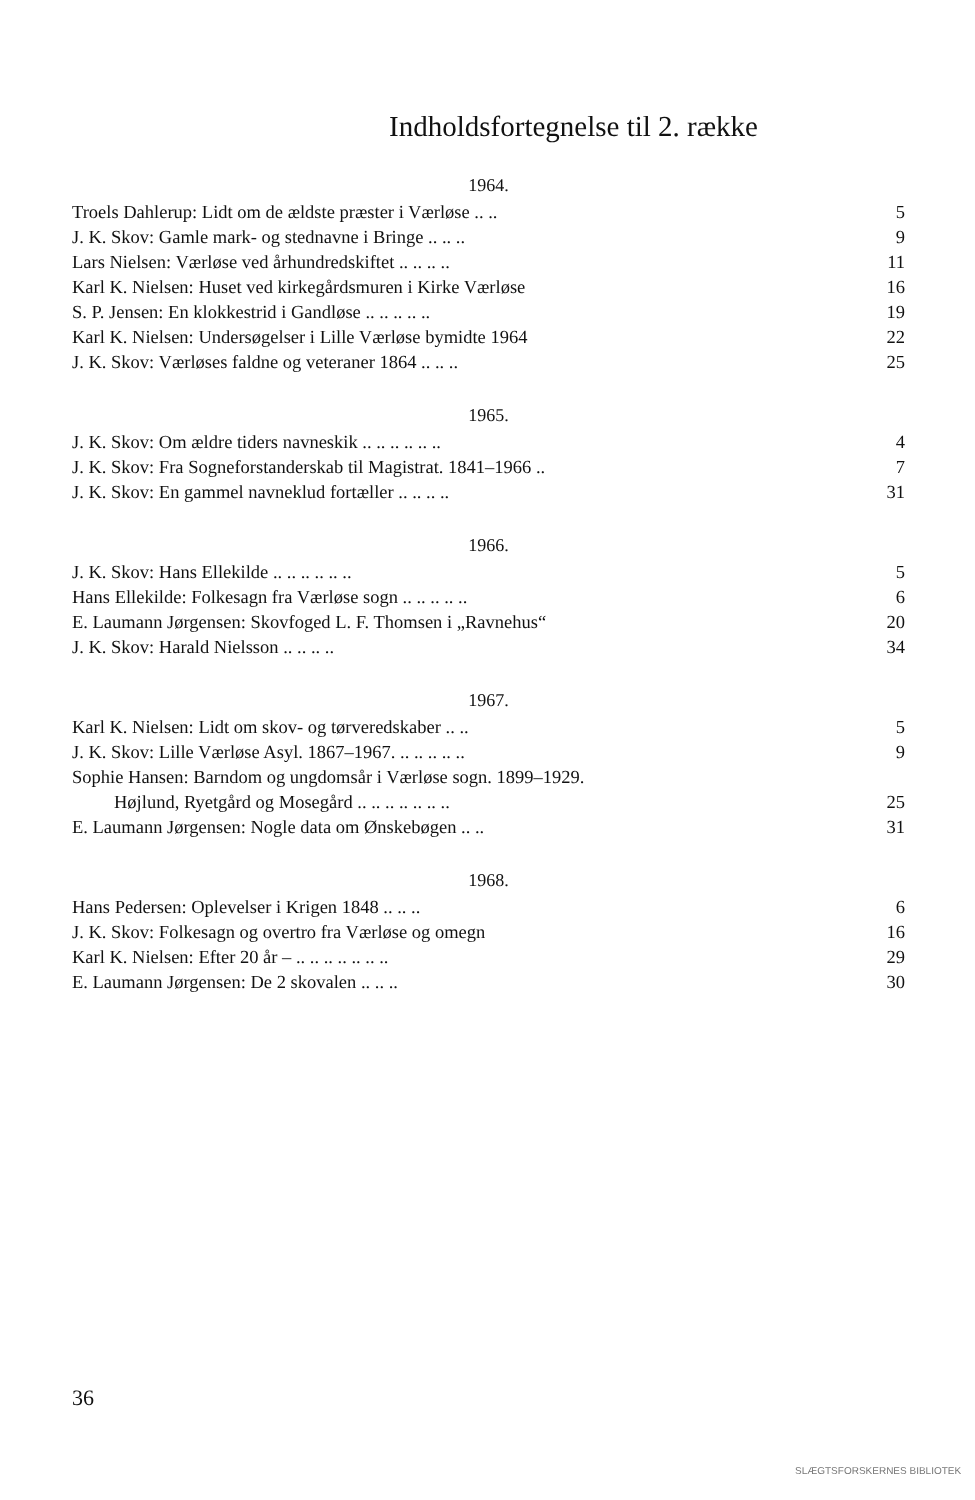Indholdsfortegnelse til 2. række
1964.
Troels Dahlerup: Lidt om de ældste præster i Værløse .. .. 5
J. K. Skov: Gamle mark- og stednavne i Bringe .. .. .. 9
Lars Nielsen: Værløse ved århundredskiftet .. .. .. .. 11
Karl K. Nielsen: Huset ved kirkegårdsmuren i Kirke Værløse 16
S. P. Jensen: En klokkestrid i Gandløse .. .. .. .. .. 19
Karl K. Nielsen: Undersøgelser i Lille Værløse bymidte 1964 22
J. K. Skov: Værløses faldne og veteraner 1864 .. .. .. 25
1965.
J. K. Skov: Om ældre tiders navneskik .. .. .. .. .. .. 4
J. K. Skov: Fra Sogneforstanderskab til Magistrat. 1841–1966 .. 7
J. K. Skov: En gammel navneklud fortæller .. .. .. .. 31
1966.
J. K. Skov: Hans Ellekilde .. .. .. .. .. .. 5
Hans Ellekilde: Folkesagn fra Værløse sogn .. .. .. .. .. 6
E. Laumann Jørgensen: Skovfoged L. F. Thomsen i „Ravnehus“20
J. K. Skov: Harald Nielsson .. .. .. .. 34
1967.
Karl K. Nielsen: Lidt om skov- og tørveredskaber .. .. 5
J. K. Skov: Lille Værløse Asyl. 1867–1967. .. .. .. .. .. 9
Sophie Hansen: Barndom og ungdomsår i Værløse sogn. 1899–1929.
Højlund, Ryetgård og Mosegård .. .. .. .. .. .. .. 25
E. Laumann Jørgensen: Nogle data om Ønskebøgen .. .. 31
1968.
Hans Pedersen: Oplevelser i Krigen 1848 .. .. .. 6
J. K. Skov: Folkesagn og overtro fra Værløse og omegn 16
Karl K. Nielsen: Efter 20 år – .. .. .. .. .. .. .. 29
E. Laumann Jørgensen: De 2 skovalen .. .. .. 30
36
SLÆGTSFORSKERNES BIBLIOTEK